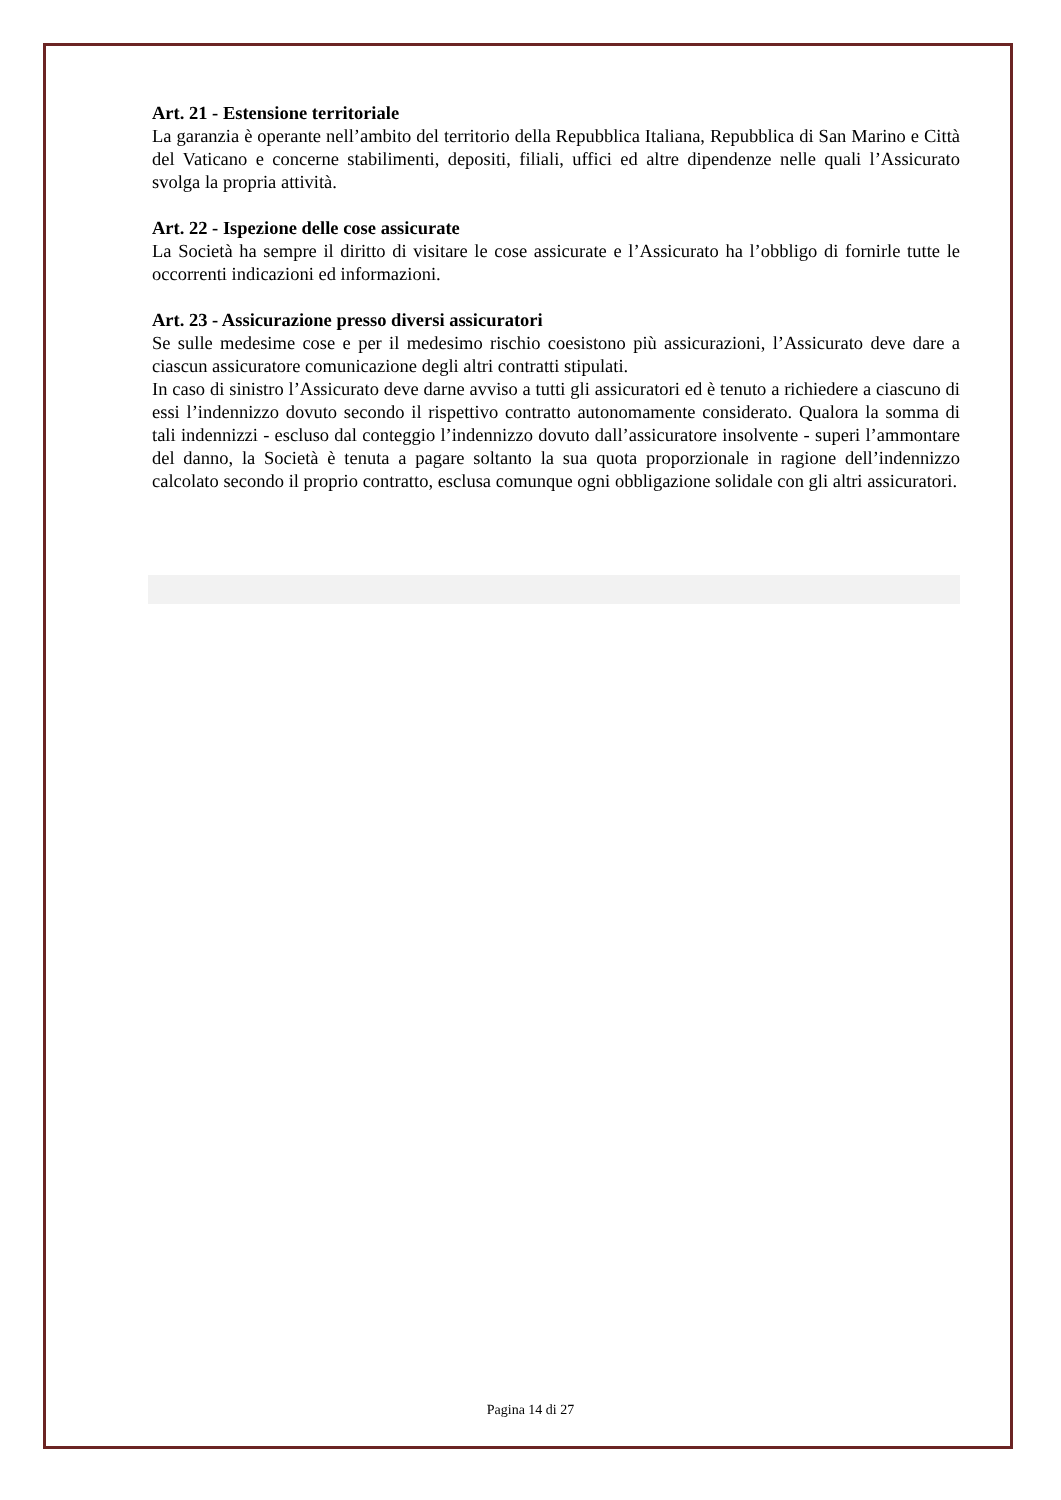Art. 21 - Estensione territoriale
La garanzia è operante nell’ambito del territorio della Repubblica Italiana, Repubblica di San Marino e Città del Vaticano e concerne stabilimenti, depositi, filiali, uffici ed altre dipendenze nelle quali l’Assicurato svolga la propria attività.
Art. 22 - Ispezione delle cose assicurate
La Società ha sempre il diritto di visitare le cose assicurate e l’Assicurato ha l’obbligo di fornirle tutte le occorrenti indicazioni ed informazioni.
Art. 23 - Assicurazione presso diversi assicuratori
Se sulle medesime cose e per il medesimo rischio coesistono più assicurazioni, l’Assicurato deve dare a ciascun assicuratore comunicazione degli altri contratti stipulati.
In caso di sinistro l’Assicurato deve darne avviso a tutti gli assicuratori ed è tenuto a richiedere a ciascuno di essi l’indennizzo dovuto secondo il rispettivo contratto autonomamente considerato. Qualora la somma di tali indennizzi - escluso dal conteggio l’indennizzo dovuto dall’assicuratore insolvente - superi l’ammontare del danno, la Società è tenuta a pagare soltanto la sua quota proporzionale in ragione dell’indennizzo calcolato secondo il proprio contratto, esclusa comunque ogni obbligazione solidale con gli altri assicuratori.
Pagina 14 di 27